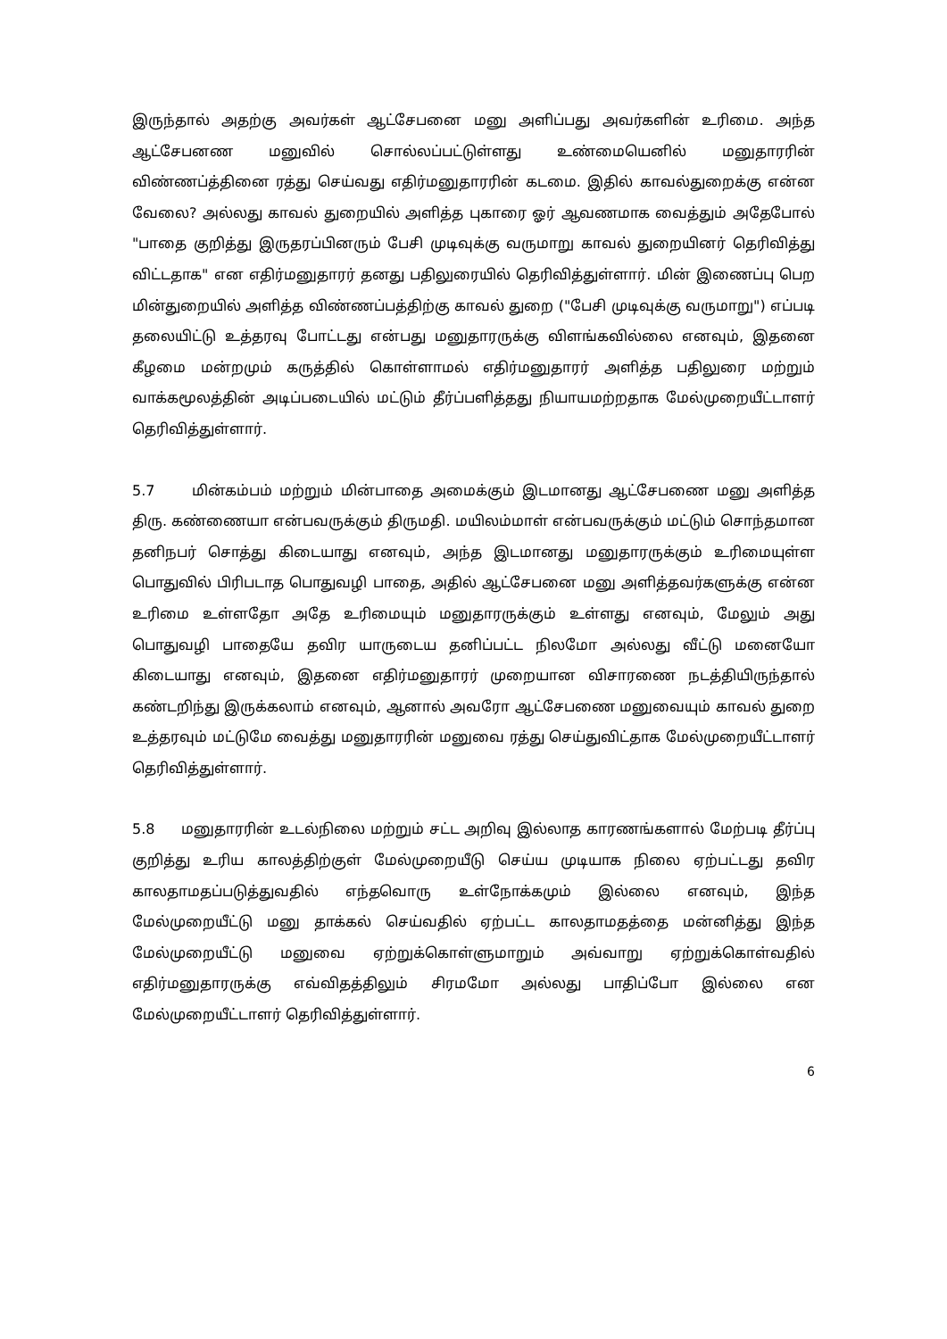இருந்தால் அதற்கு அவர்கள் ஆட்சேபனை மனு அளிப்பது அவர்களின் உரிமை. அந்த ஆட்சேபனண மனுவில் சொல்லப்பட்டுள்ளது உண்மையெனில் மனுதாரரின் விண்ணப்த்தினை ரத்து செய்வது எதிர்மனுதாரரின் கடமை. இதில் காவல்துறைக்கு என்ன வேலை? அல்லது காவல் துறையில் அளித்த புகாரை ஓர் ஆவணமாக வைத்தும் அதேபோல் "பாதை குறித்து இருதரப்பினரும் பேசி முடிவுக்கு வருமாறு காவல் துறையினர் தெரிவித்து விட்டதாக" என எதிர்மனுதாரர் தனது பதிலுரையில் தெரிவித்துள்ளார். மின் இணைப்பு பெற மின்துறையில் அளித்த விண்ணப்பத்திற்கு காவல் துறை ("பேசி முடிவுக்கு வருமாறு") எப்படி தலையிட்டு உத்தரவு போட்டது என்பது மனுதாரருக்கு விளங்கவில்லை எனவும், இதனை கீழமை மன்றமும் கருத்தில் கொள்ளாமல் எதிர்மனுதாரர் அளித்த பதிலுரை மற்றும் வாக்கமூலத்தின் அடிப்படையில் மட்டும் தீர்ப்பளித்தது நியாயமற்றதாக மேல்முறையீட்டாளர் தெரிவித்துள்ளார்.
5.7 மின்கம்பம் மற்றும் மின்பாதை அமைக்கும் இடமானது ஆட்சேபணை மனு அளித்த திரு. கண்ணையா என்பவருக்கும் திருமதி. மயிலம்மாள் என்பவருக்கும் மட்டும் சொந்தமான தனிநபர் சொத்து கிடையாது எனவும், அந்த இடமானது மனுதாரருக்கும் உரிமையுள்ள பொதுவில் பிரிபடாத பொதுவழி பாதை, அதில் ஆட்சேபனை மனு அளித்தவர்களுக்கு என்ன உரிமை உள்ளதோ அதே உரிமையும் மனுதாரருக்கும் உள்ளது எனவும், மேலும் அது பொதுவழி பாதையே தவிர யாருடைய தனிப்பட்ட நிலமோ அல்லது வீட்டு மனையோ கிடையாது எனவும், இதனை எதிர்மனுதாரர் முறையான விசாரணை நடத்தியிருந்தால் கண்டறிந்து இருக்கலாம் எனவும், ஆனால் அவரோ ஆட்சேபணை மனுவையும் காவல் துறை உத்தரவும் மட்டுமே வைத்து மனுதாரரின் மனுவை ரத்து செய்துவிட்தாக மேல்முறையீட்டாளர் தெரிவித்துள்ளார்.
5.8 மனுதாரரின் உடல்நிலை மற்றும் சட்ட அறிவு இல்லாத காரணங்களால் மேற்படி தீர்ப்பு குறித்து உரிய காலத்திற்குள் மேல்முறையீடு செய்ய முடியாக நிலை ஏற்பட்டது தவிர காலதாமதப்படுத்துவதில் எந்தவொரு உள்நோக்கமும் இல்லை எனவும், இந்த மேல்முறையீட்டு மனு தாக்கல் செய்வதில் ஏற்பட்ட காலதாமதத்தை மன்னித்து இந்த மேல்முறையீட்டு மனுவை ஏற்றுக்கொள்ளுமாறும் அவ்வாறு ஏற்றுக்கொள்வதில் எதிர்மனுதாரருக்கு எவ்விதத்திலும் சிரமமோ அல்லது பாதிப்போ இல்லை என மேல்முறையீட்டாளர் தெரிவித்துள்ளார்.
6